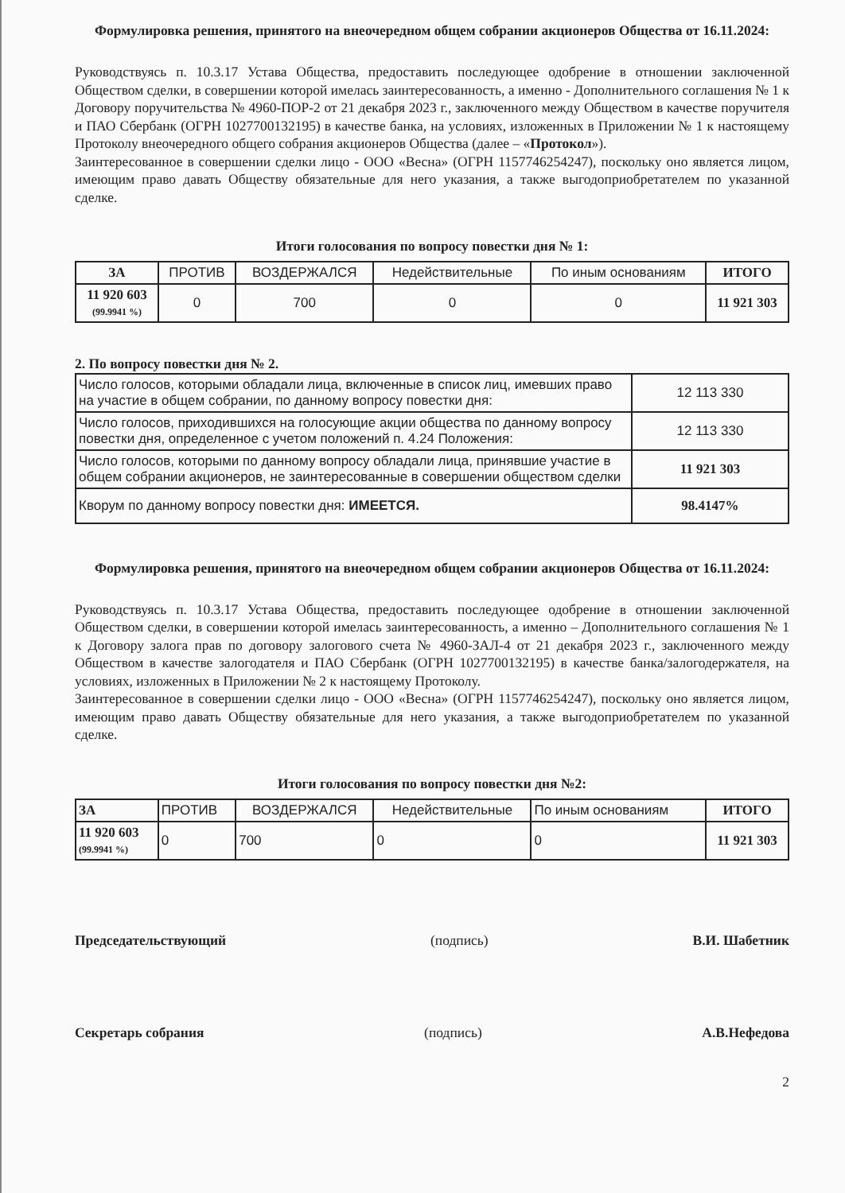Формулировка решения, принятого на внеочередном общем собрании акционеров Общества от 16.11.2024:
Руководствуясь п. 10.3.17 Устава Общества, предоставить последующее одобрение в отношении заключенной Обществом сделки, в совершении которой имелась заинтересованность, а именно - Дополнительного соглашения № 1 к Договору поручительства № 4960-ПОР-2 от 21 декабря 2023 г., заключенного между Обществом в качестве поручителя и ПАО Сбербанк (ОГРН 1027700132195) в качестве банка, на условиях, изложенных в Приложении № 1 к настоящему Протоколу внеочередного общего собрания акционеров Общества (далее – «Протокол»).
Заинтересованное в совершении сделки лицо - ООО «Весна» (ОГРН 1157746254247), поскольку оно является лицом, имеющим право давать Обществу обязательные для него указания, а также выгодоприобретателем по указанной сделке.
Итоги голосования по вопросу повестки дня № 1:
| ЗА | ПРОТИВ | ВОЗДЕРЖАЛСЯ | Недействительные | По иным основаниям | ИТОГО |
| --- | --- | --- | --- | --- | --- |
| 11 920 603 (99.9941 %) | 0 | 700 | 0 | 0 | 11 921 303 |
2. По вопросу повестки дня № 2.
| Число голосов, которыми обладали лица, включенные в список лиц, имевших право на участие в общем собрании, по данному вопросу повестки дня: | 12 113 330 |
| Число голосов, приходившихся на голосующие акции общества по данному вопросу повестки дня, определенное с учетом положений п. 4.24 Положения: | 12 113 330 |
| Число голосов, которыми по данному вопросу обладали лица, принявшие участие в общем собрании акционеров, не заинтересованные в совершении обществом сделки | 11 921 303 |
| Кворум по данному вопросу повестки дня: ИМЕЕТСЯ. | 98.4147% |
Формулировка решения, принятого на внеочередном общем собрании акционеров Общества от 16.11.2024:
Руководствуясь п. 10.3.17 Устава Общества, предоставить последующее одобрение в отношении заключенной Обществом сделки, в совершении которой имелась заинтересованность, а именно – Дополнительного соглашения № 1 к Договору залога прав по договору залогового счета № 4960-ЗАЛ-4 от 21 декабря 2023 г., заключенного между Обществом в качестве залогодателя и ПАО Сбербанк (ОГРН 1027700132195) в качестве банка/залогодержателя, на условиях, изложенных в Приложении № 2 к настоящему Протоколу.
Заинтересованное в совершении сделки лицо - ООО «Весна» (ОГРН 1157746254247), поскольку оно является лицом, имеющим право давать Обществу обязательные для него указания, а также выгодоприобретателем по указанной сделке.
Итоги голосования по вопросу повестки дня №2:
| ЗА | ПРОТИВ | ВОЗДЕРЖАЛСЯ | Недействительные | По иным основаниям | ИТОГО |
| --- | --- | --- | --- | --- | --- |
| 11 920 603 (99.9941 %) | 0 | 700 | 0 | 0 | 11 921 303 |
Председательствующий (подпись) В.И. Шабетник
Секретарь собрания (подпись) А.В.Нефедова
2